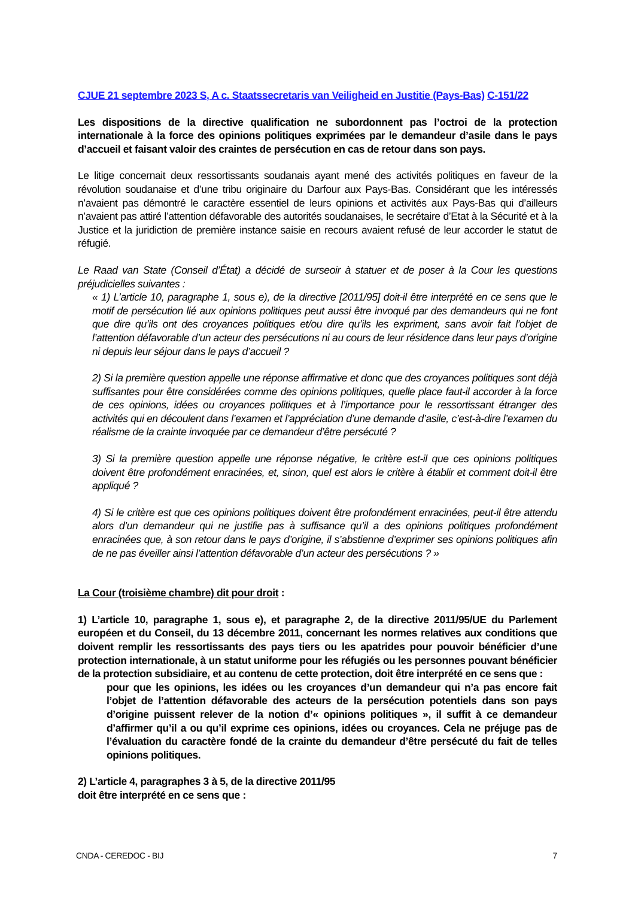CJUE 21 septembre 2023 S, A c. Staatssecretaris van Veiligheid en Justitie (Pays-Bas) C-151/22
Les dispositions de la directive qualification ne subordonnent pas l’octroi de la protection internationale à la force des opinions politiques exprimées par le demandeur d’asile dans le pays d’accueil et faisant valoir des craintes de persécution en cas de retour dans son pays.
Le litige concernait deux ressortissants soudanais ayant mené des activités politiques en faveur de la révolution soudanaise et d’une tribu originaire du Darfour aux Pays-Bas. Considérant que les intéressés n’avaient pas démontré le caractère essentiel de leurs opinions et activités aux Pays-Bas qui d’ailleurs n’avaient pas attiré l’attention défavorable des autorités soudanaises, le secrétaire d’Etat à la Sécurité et à la Justice et la juridiction de première instance saisie en recours avaient refusé de leur accorder le statut de réfugié.
Le Raad van State (Conseil d’État) a décidé de surseoir à statuer et de poser à la Cour les questions préjudicielles suivantes :
« 1) L’article 10, paragraphe 1, sous e), de la directive [2011/95] doit-il être interprété en ce sens que le motif de persécution lié aux opinions politiques peut aussi être invoqué par des demandeurs qui ne font que dire qu’ils ont des croyances politiques et/ou dire qu’ils les expriment, sans avoir fait l’objet de l’attention défavorable d’un acteur des persécutions ni au cours de leur résidence dans leur pays d’origine ni depuis leur séjour dans le pays d’accueil ?
2) Si la première question appelle une réponse affirmative et donc que des croyances politiques sont déjà suffisantes pour être considérées comme des opinions politiques, quelle place faut-il accorder à la force de ces opinions, idées ou croyances politiques et à l’importance pour le ressortissant étranger des activités qui en découlent dans l’examen et l’appréciation d’une demande d’asile, c’est-à-dire l’examen du réalisme de la crainte invoquée par ce demandeur d’être persécuté ?
3) Si la première question appelle une réponse négative, le critère est-il que ces opinions politiques doivent être profondément enracinées, et, sinon, quel est alors le critère à établir et comment doit-il être appliqué ?
4) Si le critère est que ces opinions politiques doivent être profondément enracinées, peut-il être attendu alors d’un demandeur qui ne justifie pas à suffisance qu’il a des opinions politiques profondément enracinées que, à son retour dans le pays d’origine, il s’abstienne d’exprimer ses opinions politiques afin de ne pas éveiller ainsi l’attention défavorable d’un acteur des persécutions ? »
La Cour (troisième chambre) dit pour droit :
1) L’article 10, paragraphe 1, sous e), et paragraphe 2, de la directive 2011/95/UE du Parlement européen et du Conseil, du 13 décembre 2011, concernant les normes relatives aux conditions que doivent remplir les ressortissants des pays tiers ou les apatrides pour pouvoir bénéficier d’une protection internationale, à un statut uniforme pour les réfugiés ou les personnes pouvant bénéficier de la protection subsidiaire, et au contenu de cette protection, doit être interprété en ce sens que :
pour que les opinions, les idées ou les croyances d’un demandeur qui n’a pas encore fait l’objet de l’attention défavorable des acteurs de la persécution potentiels dans son pays d’origine puissent relever de la notion d’« opinions politiques », il suffit à ce demandeur d’affirmer qu’il a ou qu’il exprime ces opinions, idées ou croyances. Cela ne préjuge pas de l’évaluation du caractère fondé de la crainte du demandeur d’être persécuté du fait de telles opinions politiques.
2) L’article 4, paragraphes 3 à 5, de la directive 2011/95
doit être interprété en ce sens que :
CNDA - CEREDOC - BIJ 7